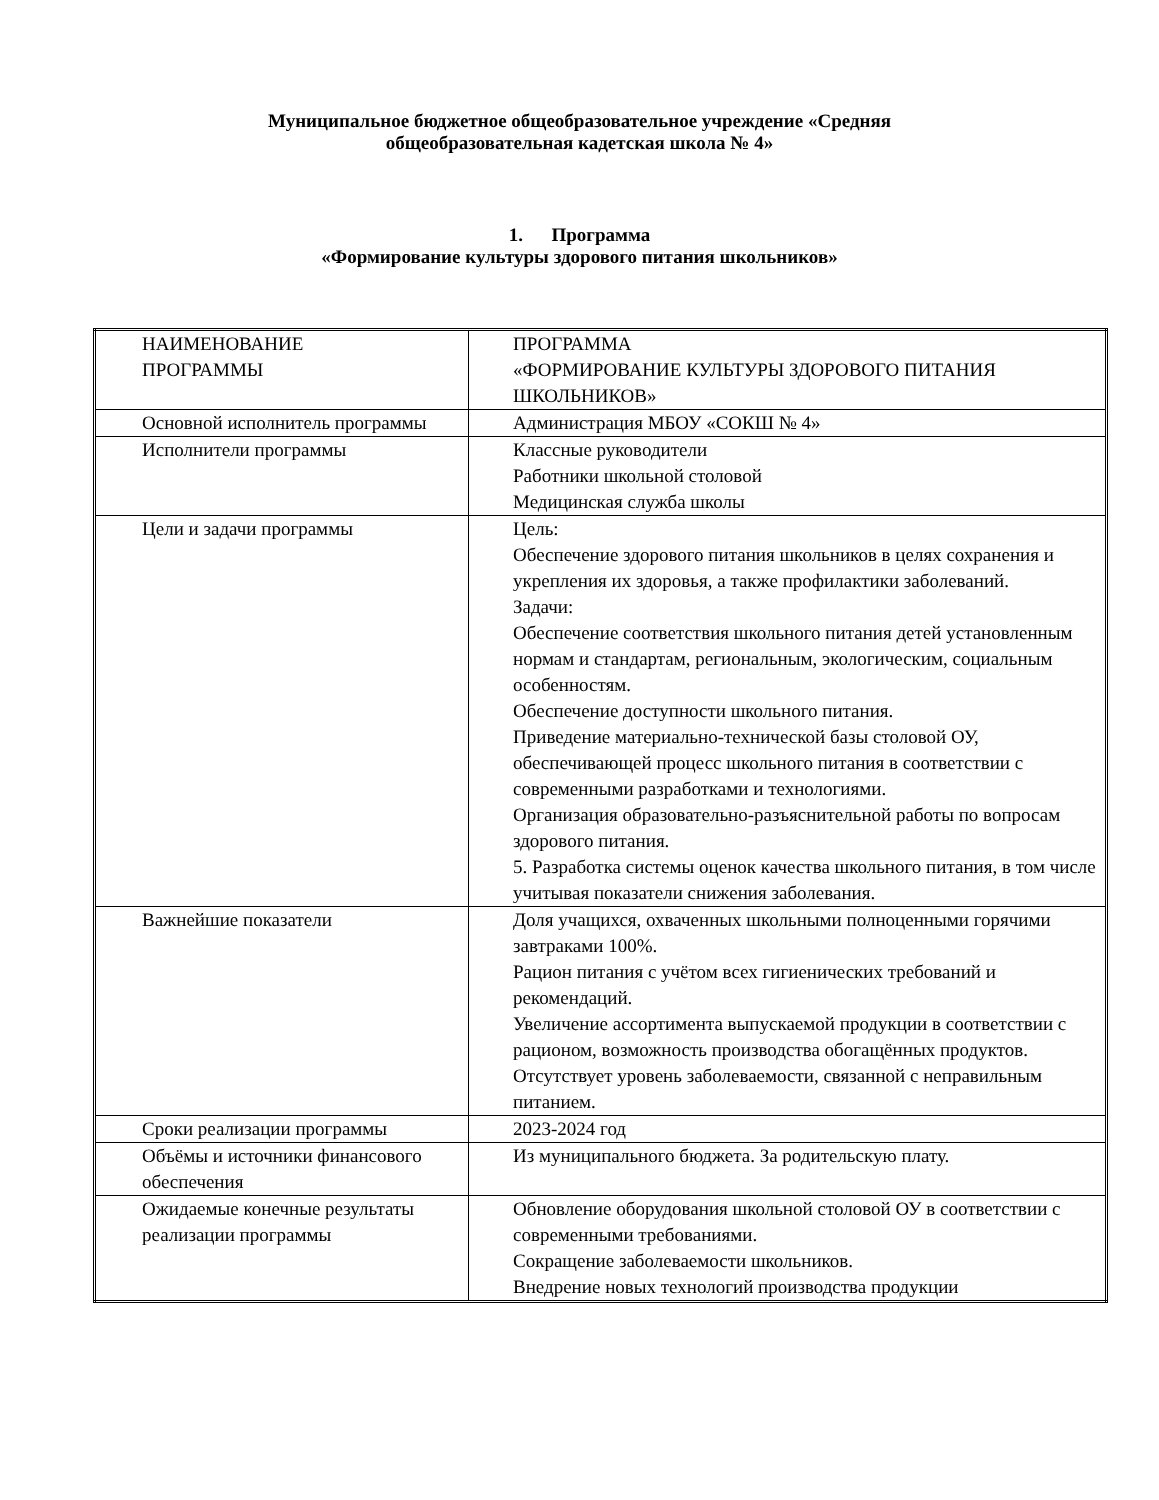Муниципальное бюджетное общеобразовательное учреждение «Средняя
общеобразовательная кадетская школа № 4»
1. Программа
«Формирование культуры здорового питания школьников»
| НАИМЕНОВАНИЕ ПРОГРАММЫ | ПРОГРАММА «ФОРМИРОВАНИЕ КУЛЬТУРЫ ЗДОРОВОГО ПИТАНИЯ ШКОЛЬНИКОВ» |
| Основной исполнитель программы | Администрация МБОУ «СОКШ № 4» |
| Исполнители программы | Классные руководители Работники школьной столовой Медицинская служба школы |
| Цели и задачи программы | Цель: Обеспечение здорового питания школьников в целях сохранения и укрепления их здоровья, а также профилактики заболеваний. Задачи: Обеспечение соответствия школьного питания детей установленным нормам и стандартам, региональным, экологическим, социальным особенностям. Обеспечение доступности школьного питания. Приведение материально-технической базы столовой ОУ, обеспечивающей процесс школьного питания в соответствии с современными разработками и технологиями. Организация образовательно-разъяснительной работы по вопросам здорового питания. 5. Разработка системы оценок качества школьного питания, в том числе учитывая показатели снижения заболевания. |
| Важнейшие показатели | Доля учащихся, охваченных школьными полноценными горячими завтраками 100%. Рацион питания с учётом всех гигиенических требований и рекомендаций. Увеличение ассортимента выпускаемой продукции в соответствии с рационом, возможность производства обогащённых продуктов. Отсутствует уровень заболеваемости, связанной с неправильным питанием. |
| Сроки реализации программы | 2023-2024 год |
| Объёмы и источники финансового обеспечения | Из муниципального бюджета. За родительскую плату. |
| Ожидаемые конечные результаты реализации программы | Обновление оборудования школьной столовой ОУ в соответствии с современными требованиями. Сокращение заболеваемости школьников. Внедрение новых технологий производства продукции |